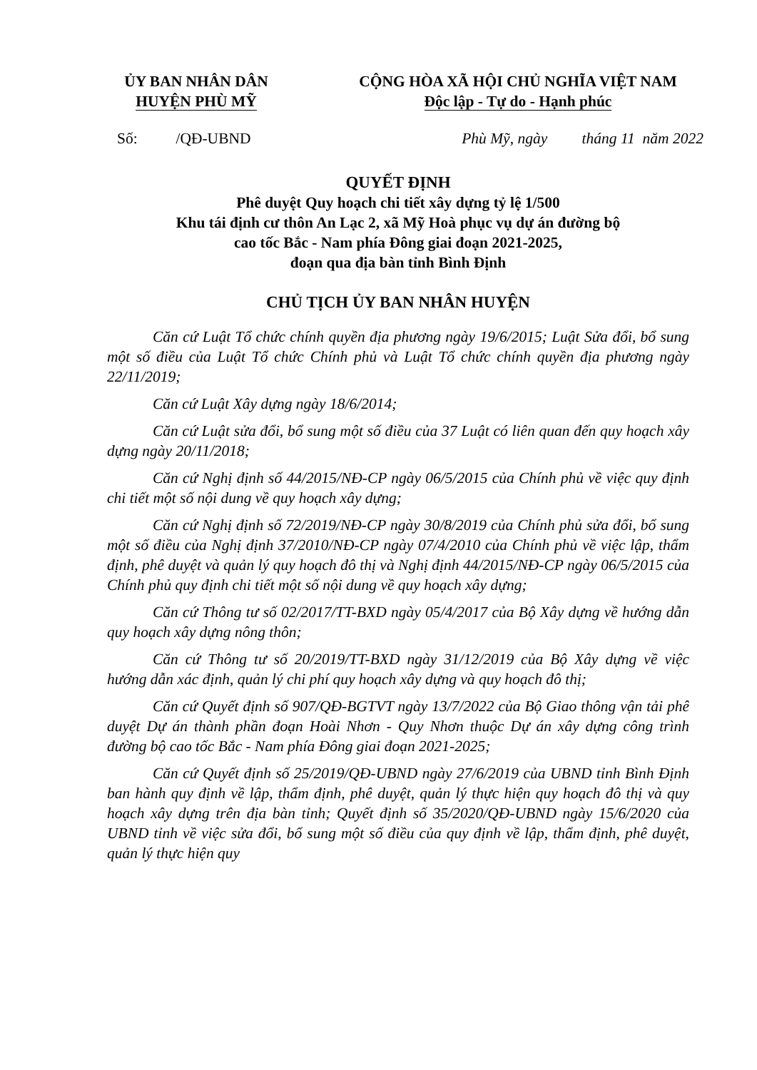ỦY BAN NHÂN DÂN
HUYỆN PHÙ MỸ
CỘNG HÒA XÃ HỘI CHỦ NGHĨA VIỆT NAM
Độc lập - Tự do - Hạnh phúc
Số: /QĐ-UBND Phù Mỹ, ngày tháng 11 năm 2022
QUYẾT ĐỊNH
Phê duyệt Quy hoạch chi tiết xây dựng tỷ lệ 1/500
Khu tái định cư thôn An Lạc 2, xã Mỹ Hoà phục vụ dự án đường bộ
cao tốc Bắc - Nam phía Đông giai đoạn 2021-2025,
đoạn qua địa bàn tỉnh Bình Định
CHỦ TỊCH ỦY BAN NHÂN HUYỆN
Căn cứ Luật Tổ chức chính quyền địa phương ngày 19/6/2015; Luật Sửa đổi, bổ sung một số điều của Luật Tổ chức Chính phủ và Luật Tổ chức chính quyền địa phương ngày 22/11/2019;
Căn cứ Luật Xây dựng ngày 18/6/2014;
Căn cứ Luật sửa đổi, bổ sung một số điều của 37 Luật có liên quan đến quy hoạch xây dựng ngày 20/11/2018;
Căn cứ Nghị định số 44/2015/NĐ-CP ngày 06/5/2015 của Chính phủ về việc quy định chi tiết một số nội dung về quy hoạch xây dựng;
Căn cứ Nghị định số 72/2019/NĐ-CP ngày 30/8/2019 của Chính phủ sửa đổi, bổ sung một số điều của Nghị định 37/2010/NĐ-CP ngày 07/4/2010 của Chính phủ về việc lập, thẩm định, phê duyệt và quản lý quy hoạch đô thị và Nghị định 44/2015/NĐ-CP ngày 06/5/2015 của Chính phủ quy định chi tiết một số nội dung về quy hoạch xây dựng;
Căn cứ Thông tư số 02/2017/TT-BXD ngày 05/4/2017 của Bộ Xây dựng về hướng dẫn quy hoạch xây dựng nông thôn;
Căn cứ Thông tư số 20/2019/TT-BXD ngày 31/12/2019 của Bộ Xây dựng về việc hướng dẫn xác định, quản lý chi phí quy hoạch xây dựng và quy hoạch đô thị;
Căn cứ Quyết định số 907/QĐ-BGTVT ngày 13/7/2022 của Bộ Giao thông vận tải phê duyệt Dự án thành phần đoạn Hoài Nhơn - Quy Nhơn thuộc Dự án xây dựng công trình đường bộ cao tốc Bắc - Nam phía Đông giai đoạn 2021-2025;
Căn cứ Quyết định số 25/2019/QĐ-UBND ngày 27/6/2019 của UBND tỉnh Bình Định ban hành quy định về lập, thẩm định, phê duyệt, quản lý thực hiện quy hoạch đô thị và quy hoạch xây dựng trên địa bàn tỉnh; Quyết định số 35/2020/QĐ-UBND ngày 15/6/2020 của UBND tỉnh về việc sửa đổi, bổ sung một số điều của quy định về lập, thẩm định, phê duyệt, quản lý thực hiện quy